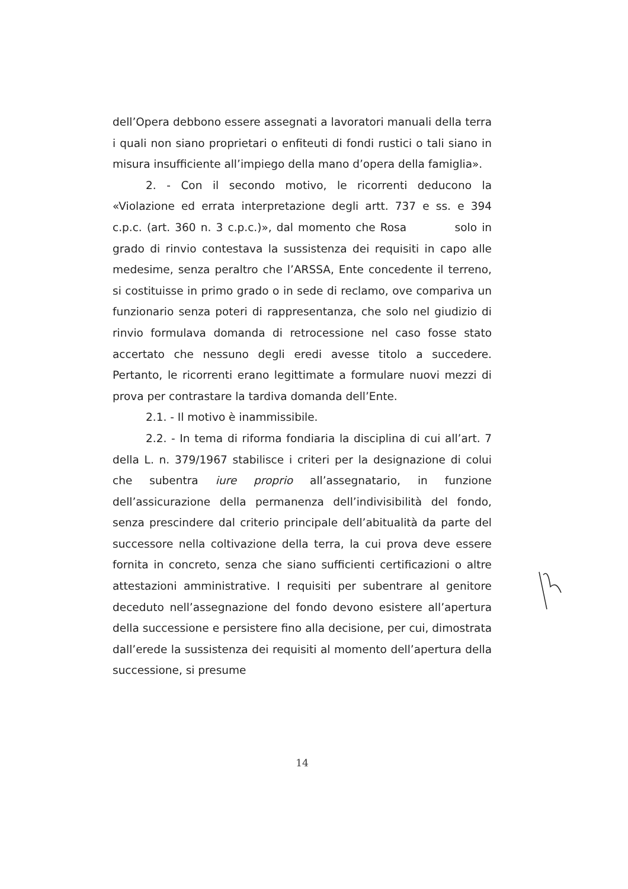dell’Opera debbono essere assegnati a lavoratori manuali della terra i quali non siano proprietari o enfiteuti di fondi rustici o tali siano in misura insufficiente all’impiego della mano d’opera della famiglia».
2. - Con il secondo motivo, le ricorrenti deducono la «Violazione ed errata interpretazione degli artt. 737 e ss. e 394 c.p.c. (art. 360 n. 3 c.p.c.)», dal momento che Rosa solo in grado di rinvio contestava la sussistenza dei requisiti in capo alle medesime, senza peraltro che l’ARSSA, Ente concedente il terreno, si costituisse in primo grado o in sede di reclamo, ove compariva un funzionario senza poteri di rappresentanza, che solo nel giudizio di rinvio formulava domanda di retrocessione nel caso fosse stato accertato che nessuno degli eredi avesse titolo a succedere. Pertanto, le ricorrenti erano legittimate a formulare nuovi mezzi di prova per contrastare la tardiva domanda dell’Ente.
2.1. - Il motivo è inammissibile.
2.2. - In tema di riforma fondiaria la disciplina di cui all’art. 7 della L. n. 379/1967 stabilisce i criteri per la designazione di colui che subentra iure proprio all’assegnatario, in funzione dell’assicurazione della permanenza dell’indivisibilità del fondo, senza prescindere dal criterio principale dell’abitualità da parte del successore nella coltivazione della terra, la cui prova deve essere fornita in concreto, senza che siano sufficienti certificazioni o altre attestazioni amministrative. I requisiti per subentrare al genitore deceduto nell’assegnazione del fondo devono esistere all’apertura della successione e persistere fino alla decisione, per cui, dimostrata dall’erede la sussistenza dei requisiti al momento dell’apertura della successione, si presume
14